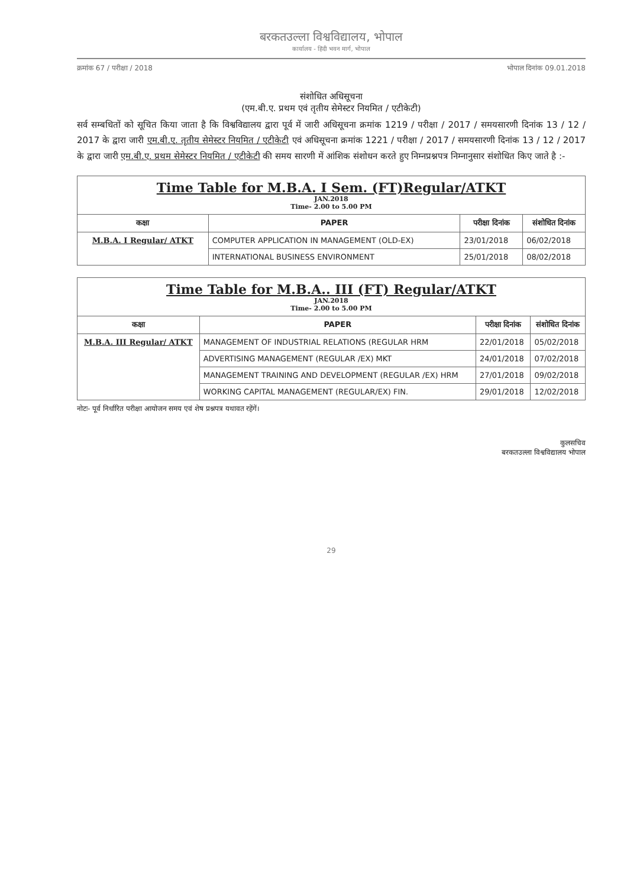बरकतउल्ला विश्वविद्यालय, भोपाल
कार्यालय - हिंदी भवन मार्ग, भोपाल
क्रमांक 67 / परीक्षा / 2018 भोपाल दिनांक 09.01.2018
संशोधित अधिसूचना
(एम.बी.ए. प्रथम एवं तृतीय सेमेस्टर नियमित / एटीकेटी)
सर्व सम्बधितों को सूचित किया जाता है कि विश्वविद्यालय द्वारा पूर्व में जारी अधिसूचना क्रमांक 1219 / परीक्षा / 2017 / समयसारणी दिनांक 13 / 12 / 2017 के द्वारा जारी एम.बी.ए. तृतीय सेमेस्टर नियमित / एटीकेटी एवं अधिसूचना क्रमांक 1221 / परीक्षा / 2017 / समयसारणी दिनांक 13 / 12 / 2017 के द्वारा जारी एम.बी.ए. प्रथम सेमेस्टर नियमित / एटीकेटी की समय सारणी में आंशिक संशोधन करते हुए निम्नप्रश्नपत्र निम्नानुसार संशोधित किए जाते है :-
| Time Table for M.B.A. I Sem. (FT)Regular/ATKT JAN.2018 Time- 2.00 to 5.00 PM | | | |
| कक्षा | PAPER | परीक्षा दिनांक | संशोधित दिनांक |
| M.B.A. I Regular/ ATKT | COMPUTER APPLICATION IN MANAGEMENT (OLD-EX) | 23/01/2018 | 06/02/2018 |
| | INTERNATIONAL BUSINESS ENVIRONMENT | 25/01/2018 | 08/02/2018 |
| Time Table for M.B.A.. III (FT) Regular/ATKT JAN.2018 Time- 2.00 to 5.00 PM | | | |
| कक्षा | PAPER | परीक्षा दिनांक | संशोधित दिनांक |
| M.B.A. III Regular/ ATKT | MANAGEMENT OF INDUSTRIAL RELATIONS (REGULAR HRM | 22/01/2018 | 05/02/2018 |
| | ADVERTISING MANAGEMENT (REGULAR /EX) MKT | 24/01/2018 | 07/02/2018 |
| | MANAGEMENT TRAINING AND DEVELOPMENT (REGULAR /EX) HRM | 27/01/2018 | 09/02/2018 |
| | WORKING CAPITAL MANAGEMENT (REGULAR/EX) FIN. | 29/01/2018 | 12/02/2018 |
नोटः- पूर्व निर्धारित परीक्षा आयोजन समय एवं शेष प्रश्नपत्र यथावत रहेंगें।
कुलसचिव
बरकतउल्ला विश्वविद्यालय भोपाल
29